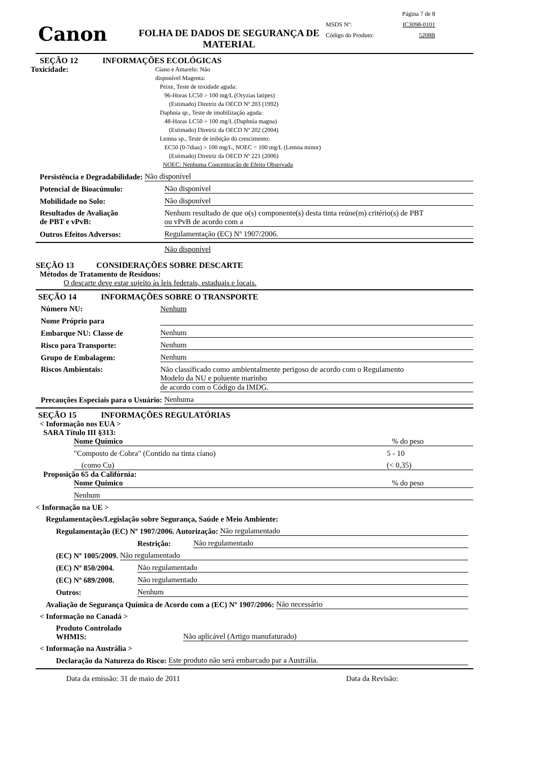Canon
FOLHA DE DADOS DE SEGURANÇA DE MATERIAL
Página 7 de 8
MSDS Nº: IC3098-0101
Código do Produto: 5208B
SEÇÃO 12 INFORMAÇÕES ECOLÓGICAS
Toxicidade:
Cíano e Amarelo: Não
disponível Magenta:
Peixe, Teste de toxidade aguda:
96-Horas LC50 > 100 mg/L (Oryzias latipes)
(Estimado) Diretriz da OECD Nº 203 (1992)
Daphnia sp., Teste de imobilização aguda:
48-Horas LC50 > 100 mg/L (Daphnia magna)
(Estimado) Diretriz da OECD Nº 202 (2004)
Lemna sp., Teste de inibição do crescimento:
EC50 (0-7dias) > 100 mg/L, NOEC = 100 mg/L (Lemna minor)
(Estimado) Diretriz da OECD Nº 221 (2006)
NOEC: Nenhuma Concentração de Efeito Observada
Persistência e Degradabilidade: Não disponível
Potencial de Bioacúmulo: Não disponível
Mobilidade no Solo: Não disponível
Resultados de Avaliação
de PBT e vPvB: Nenhum resultado de que o(s) componente(s) desta tinta reúne(m) critério(s) de PBT
ou vPvB de acordo com a
Outros Efeitos Adversos: Regulamentação (EC) Nº 1907/2006.
Não disponível
SEÇÃO 13 CONSIDERAÇÕES SOBRE DESCARTE
Métodos de Tratamento de Resíduos:
O descarte deve estar sujeito às leis federais, estaduais e locais.
SEÇÃO 14 INFORMAÇÕES SOBRE O TRANSPORTE
Número NU: Nenhum
Nome Próprio para
Embarque NU: Classe de Nenhum
Risco para Transporte: Nenhum
Grupo de Embalagem: Nenhum
Riscos Ambientais: Não classificado como ambientalmente perigoso de acordo com o Regulamento
Modelo da NU e poluente marinho
de acordo com o Código da IMDG.
Precauções Especiais para o Usuário: Nenhuma
SEÇÃO 15 INFORMAÇÕES REGULATÓRIAS
< Informação nos EUA >
SARA Título III §313:
Nome Químico% do peso
"Composto de Cobra" (Contido na tinta cíano) 5 - 10
(como Cu) (< 0,35)
Proposição 65 da Califórnia:
Nome Químico% do peso
Nenhum
< Informação na UE >
Regulamentações/Legislação sobre Segurança, Saúde e Meio Ambiente:
Regulamentação (EC) Nº 1907/2006. Autorização: Não regulamentado
Restrição: Não regulamentado
(EC) Nº 1005/2009. Não regulamentado
(EC) Nº 850/2004. Não regulamentado
(EC) Nº 689/2008. Não regulamentado
Outros: Nenhum
Avaliação de Segurança Química de Acordo com a (EC) Nº 1907/2006: Não necessário
< Informação no Canadá >
Produto Controlado
WHMIS: Não aplicável (Artigo manufaturado)
< Informação na Austrália >
Declaração da Natureza do Risco: Este produto não será embarcado par a Austrália.
Data da emissão: 31 de maio de 2011 Data da Revisão: